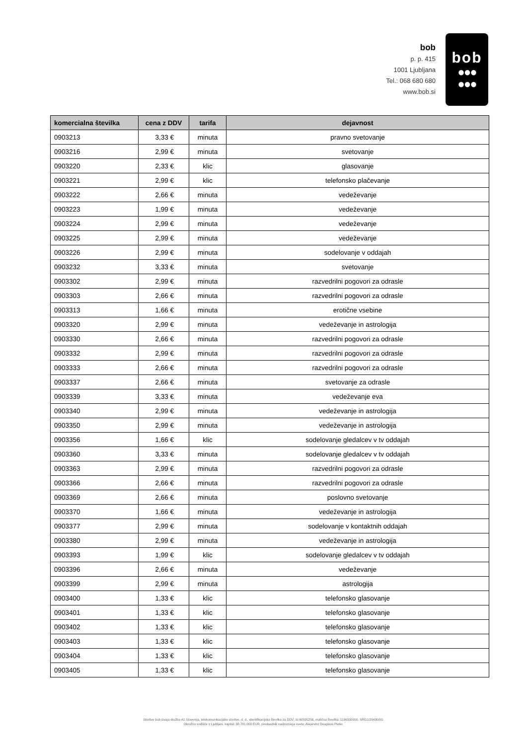bob
p. p. 415
1001 Ljubljana
Tel.: 068 680 680
www.bob.si
bob
●●●
●●●
| komercialna številka | cena z DDV | tarifa | dejavnost |
| --- | --- | --- | --- |
| 0903213 | 3,33 € | minuta | pravno svetovanje |
| 0903216 | 2,99 € | minuta | svetovanje |
| 0903220 | 2,33 € | klic | glasovanje |
| 0903221 | 2,99 € | klic | telefonsko plačevanje |
| 0903222 | 2,66 € | minuta | vedeževanje |
| 0903223 | 1,99 € | minuta | vedeževanje |
| 0903224 | 2,99 € | minuta | vedeževanje |
| 0903225 | 2,99 € | minuta | vedeževanje |
| 0903226 | 2,99 € | minuta | sodelovanje v oddajah |
| 0903232 | 3,33 € | minuta | svetovanje |
| 0903302 | 2,99 € | minuta | razvedrilni pogovori za odrasle |
| 0903303 | 2,66 € | minuta | razvedrilni pogovori za odrasle |
| 0903313 | 1,66 € | minuta | erotične vsebine |
| 0903320 | 2,99 € | minuta | vedeževanje in astrologija |
| 0903330 | 2,66 € | minuta | razvedrilni pogovori za odrasle |
| 0903332 | 2,99 € | minuta | razvedrilni pogovori za odrasle |
| 0903333 | 2,66 € | minuta | razvedrilni pogovori za odrasle |
| 0903337 | 2,66 € | minuta | svetovanje za odrasle |
| 0903339 | 3,33 € | minuta | vedeževanje eva |
| 0903340 | 2,99 € | minuta | vedeževanje in astrologija |
| 0903350 | 2,99 € | minuta | vedeževanje in astrologija |
| 0903356 | 1,66 € | klic | sodelovanje gledalcev v tv oddajah |
| 0903360 | 3,33 € | minuta | sodelovanje gledalcev v tv oddajah |
| 0903363 | 2,99 € | minuta | razvedrilni pogovori za odrasle |
| 0903366 | 2,66 € | minuta | razvedrilni pogovori za odrasle |
| 0903369 | 2,66 € | minuta | poslovno svetovanje |
| 0903370 | 1,66 € | minuta | vedeževanje in astrologija |
| 0903377 | 2,99 € | minuta | sodelovanje v kontaktnih oddajah |
| 0903380 | 2,99 € | minuta | vedeževanje in astrologija |
| 0903393 | 1,99 € | klic | sodelovanje gledalcev v tv oddajah |
| 0903396 | 2,66 € | minuta | vedeževanje |
| 0903399 | 2,99 € | minuta | astrologija |
| 0903400 | 1,33 € | klic | telefonsko glasovanje |
| 0903401 | 1,33 € | klic | telefonsko glasovanje |
| 0903402 | 1,33 € | klic | telefonsko glasovanje |
| 0903403 | 1,33 € | klic | telefonsko glasovanje |
| 0903404 | 1,33 € | klic | telefonsko glasovanje |
| 0903405 | 1,33 € | klic | telefonsko glasovanje |
Storitve bob izvaja družba A1 Slovenija, telekomunikacijske storitve, d. d., identifikacijska številka za DDV: SI 60595256, matična številka: 1196332000, SRG1/29430/00.
Okrožno sodišče v Ljubljani, kapital: 38.781.000 EUR, predsednik nadzornega sveta: Alejandro Douglass Plater.